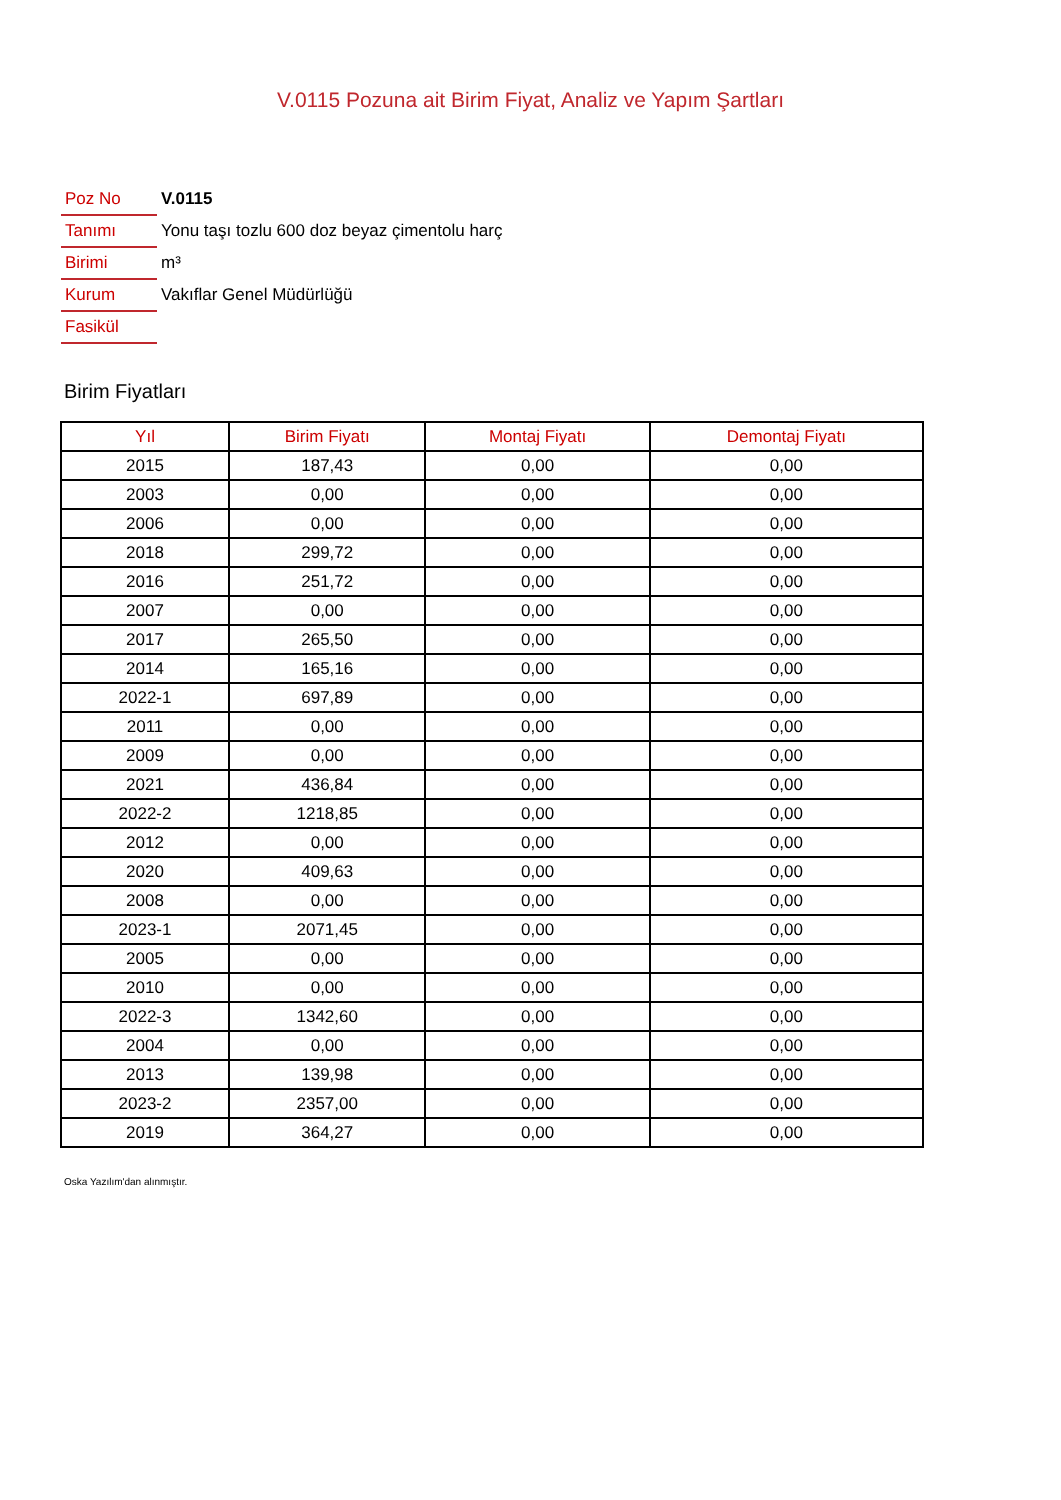V.0115 Pozuna ait Birim Fiyat, Analiz ve Yapım Şartları
| Poz No | V.0115 |
| Tanımı | Yonu taşı tozlu 600 doz beyaz çimentolu harç |
| Birimi | m³ |
| Kurum | Vakıflar Genel Müdürlüğü |
| Fasikül | |
Birim Fiyatları
| Yıl | Birim Fiyatı | Montaj Fiyatı | Demontaj Fiyatı |
| --- | --- | --- | --- |
| 2015 | 187,43 | 0,00 | 0,00 |
| 2003 | 0,00 | 0,00 | 0,00 |
| 2006 | 0,00 | 0,00 | 0,00 |
| 2018 | 299,72 | 0,00 | 0,00 |
| 2016 | 251,72 | 0,00 | 0,00 |
| 2007 | 0,00 | 0,00 | 0,00 |
| 2017 | 265,50 | 0,00 | 0,00 |
| 2014 | 165,16 | 0,00 | 0,00 |
| 2022-1 | 697,89 | 0,00 | 0,00 |
| 2011 | 0,00 | 0,00 | 0,00 |
| 2009 | 0,00 | 0,00 | 0,00 |
| 2021 | 436,84 | 0,00 | 0,00 |
| 2022-2 | 1218,85 | 0,00 | 0,00 |
| 2012 | 0,00 | 0,00 | 0,00 |
| 2020 | 409,63 | 0,00 | 0,00 |
| 2008 | 0,00 | 0,00 | 0,00 |
| 2023-1 | 2071,45 | 0,00 | 0,00 |
| 2005 | 0,00 | 0,00 | 0,00 |
| 2010 | 0,00 | 0,00 | 0,00 |
| 2022-3 | 1342,60 | 0,00 | 0,00 |
| 2004 | 0,00 | 0,00 | 0,00 |
| 2013 | 139,98 | 0,00 | 0,00 |
| 2023-2 | 2357,00 | 0,00 | 0,00 |
| 2019 | 364,27 | 0,00 | 0,00 |
Oska Yazılım'dan alınmıştır.